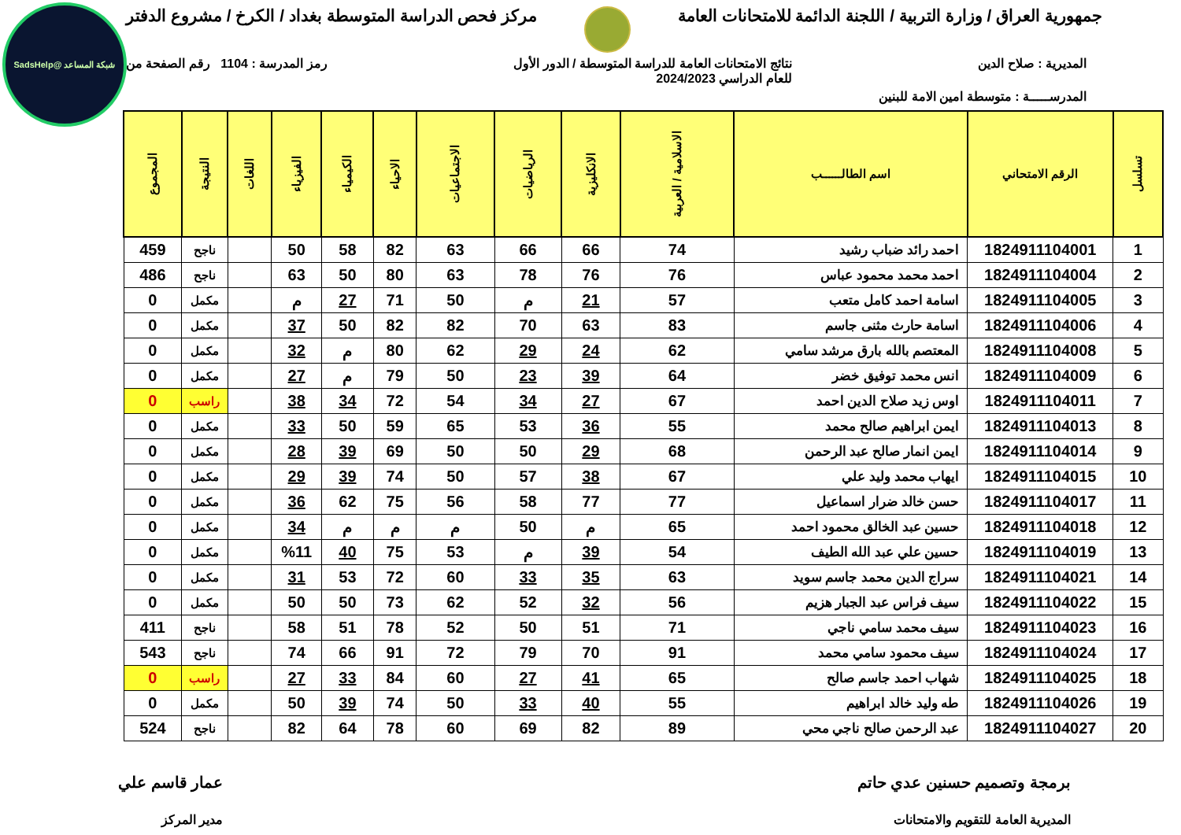شبكة المساعد @SadsHelp
جمهورية العراق / وزارة التربية / اللجنة الدائمة للامتحانات العامة
مركز فحص الدراسة المتوسطة بغداد / الكرخ / مشروع الدفتر
المديرية : صلاح الدين نتائج الامتحانات العامة للدراسة المتوسطة / الدور الأول
للعام الدراسي 2024/2023
رمز المدرسة : 1104 رقم الصفحة من
المدرســـــة : متوسطة امين الامة للبنين
| تسلسل | الرقم الامتحاني | اسم الطالــــــب | الاسلامية / العربية | الانكليزية | الرياضيات | الاجتماعيات | الاحياء | الكيمياء | الفيزياء | اللغات | النتيجة | المجموع |
| --- | --- | --- | --- | --- | --- | --- | --- | --- | --- | --- | --- | --- |
| 1 | 1824911104001 | احمد رائد ضباب رشيد | 74 | 66 | 66 | 63 | 82 | 58 | 50 | | ناجح | 459 |
| 2 | 1824911104004 | احمد محمد محمود عباس | 76 | 76 | 78 | 63 | 80 | 50 | 63 | | ناجح | 486 |
| 3 | 1824911104005 | اسامة احمد كامل متعب | 57 | 21 | م | 50 | 71 | 27 | م | | مكمل | 0 |
| 4 | 1824911104006 | اسامة حارث مثنى جاسم | 83 | 63 | 70 | 82 | 82 | 50 | 37 | | مكمل | 0 |
| 5 | 1824911104008 | المعتصم بالله بارق مرشد سامي | 62 | 24 | 29 | 62 | 80 | م | 32 | | مكمل | 0 |
| 6 | 1824911104009 | انس محمد توفيق خضر | 64 | 39 | 23 | 50 | 79 | م | 27 | | مكمل | 0 |
| 7 | 1824911104011 | اوس زيد صلاح الدين احمد | 67 | 27 | 34 | 54 | 72 | 34 | 38 | | راسب | 0 |
| 8 | 1824911104013 | ايمن ابراهيم صالح محمد | 55 | 36 | 53 | 65 | 59 | 50 | 33 | | مكمل | 0 |
| 9 | 1824911104014 | ايمن انمار صالح عبد الرحمن | 68 | 29 | 50 | 50 | 69 | 39 | 28 | | مكمل | 0 |
| 10 | 1824911104015 | ايهاب محمد وليد علي | 67 | 38 | 57 | 50 | 74 | 39 | 29 | | مكمل | 0 |
| 11 | 1824911104017 | حسن خالد ضرار اسماعيل | 77 | 77 | 58 | 56 | 75 | 62 | 36 | | مكمل | 0 |
| 12 | 1824911104018 | حسين عبد الخالق محمود احمد | 65 | م | 50 | م | م | م | 34 | | مكمل | 0 |
| 13 | 1824911104019 | حسين علي عبد الله الطيف | 54 | 39 | م | 53 | 75 | 40 | %11 | | مكمل | 0 |
| 14 | 1824911104021 | سراج الدين محمد جاسم سويد | 63 | 35 | 33 | 60 | 72 | 53 | 31 | | مكمل | 0 |
| 15 | 1824911104022 | سيف فراس عبد الجبار هزيم | 56 | 32 | 52 | 62 | 73 | 50 | 50 | | مكمل | 0 |
| 16 | 1824911104023 | سيف محمد سامي ناجي | 71 | 51 | 50 | 52 | 78 | 51 | 58 | | ناجح | 411 |
| 17 | 1824911104024 | سيف محمود سامي محمد | 91 | 70 | 79 | 72 | 91 | 66 | 74 | | ناجح | 543 |
| 18 | 1824911104025 | شهاب احمد جاسم صالح | 65 | 41 | 27 | 60 | 84 | 33 | 27 | | راسب | 0 |
| 19 | 1824911104026 | طه وليد خالد ابراهيم | 55 | 40 | 33 | 50 | 74 | 39 | 50 | | مكمل | 0 |
| 20 | 1824911104027 | عبد الرحمن صالح ناجي محي | 89 | 82 | 69 | 60 | 78 | 64 | 82 | | ناجح | 524 |
برمجة وتصميم حسنين عدي حاتم
المديرية العامة للتقويم والامتحانات
عمار قاسم علي
مدير المركز